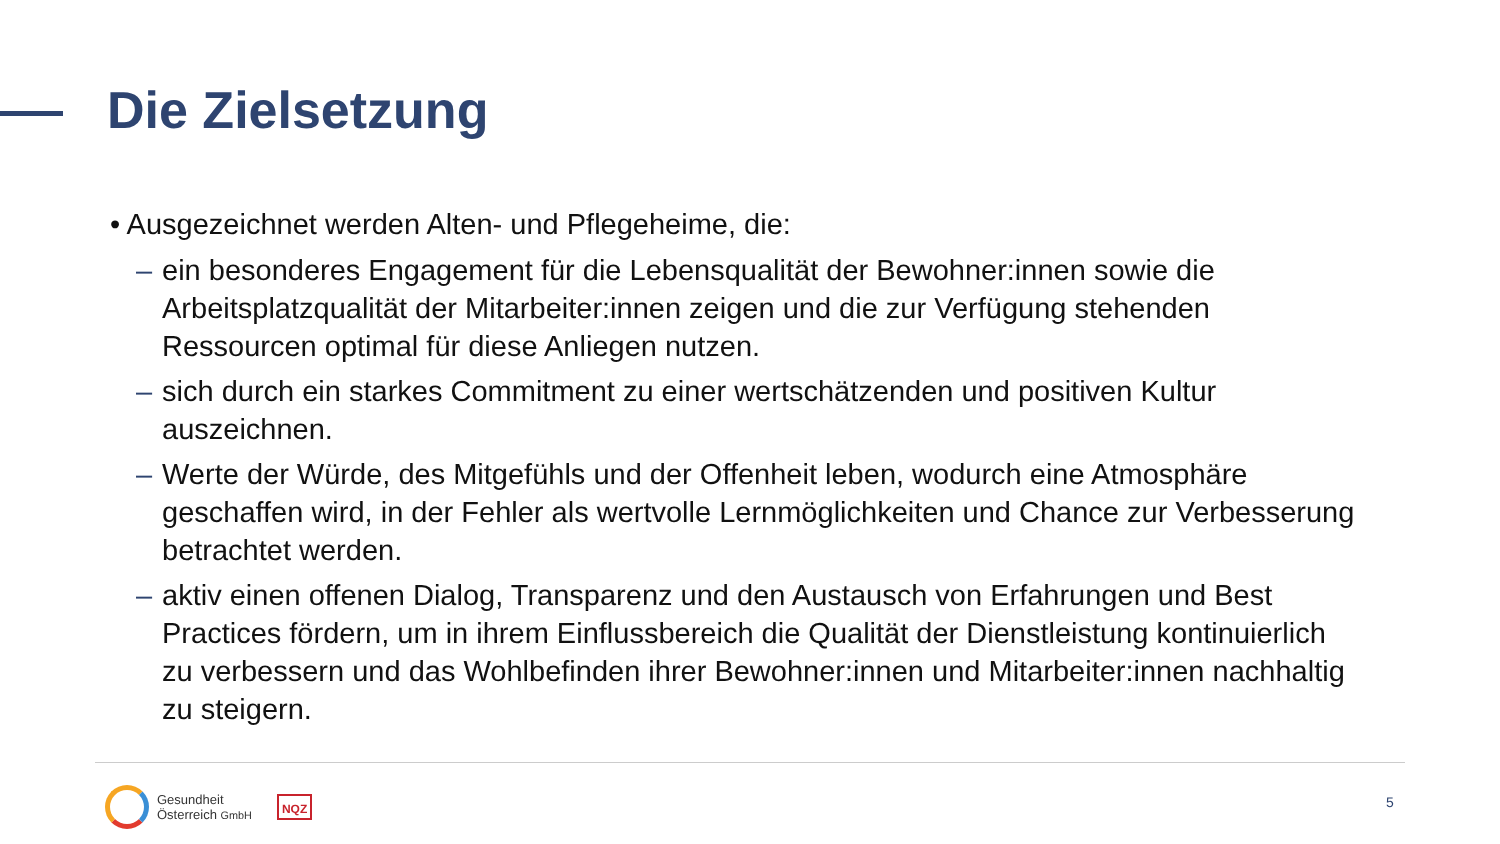Die Zielsetzung
• Ausgezeichnet werden Alten- und Pflegeheime, die:
– ein besonderes Engagement für die Lebensqualität der Bewohner:innen sowie die Arbeitsplatzqualität der Mitarbeiter:innen zeigen und die zur Verfügung stehenden Ressourcen optimal für diese Anliegen nutzen.
– sich durch ein starkes Commitment zu einer wertschätzenden und positiven Kultur auszeichnen.
– Werte der Würde, des Mitgefühls und der Offenheit leben, wodurch eine Atmosphäre geschaffen wird, in der Fehler als wertvolle Lernmöglichkeiten und Chance zur Verbesserung betrachtet werden.
– aktiv einen offenen Dialog, Transparenz und den Austausch von Erfahrungen und Best Practices fördern, um in ihrem Einflussbereich die Qualität der Dienstleistung kontinuierlich zu verbessern und das Wohlbefinden ihrer Bewohner:innen und Mitarbeiter:innen nachhaltig zu steigern.
Gesundheit
Österreich GmbH
NQZ
5